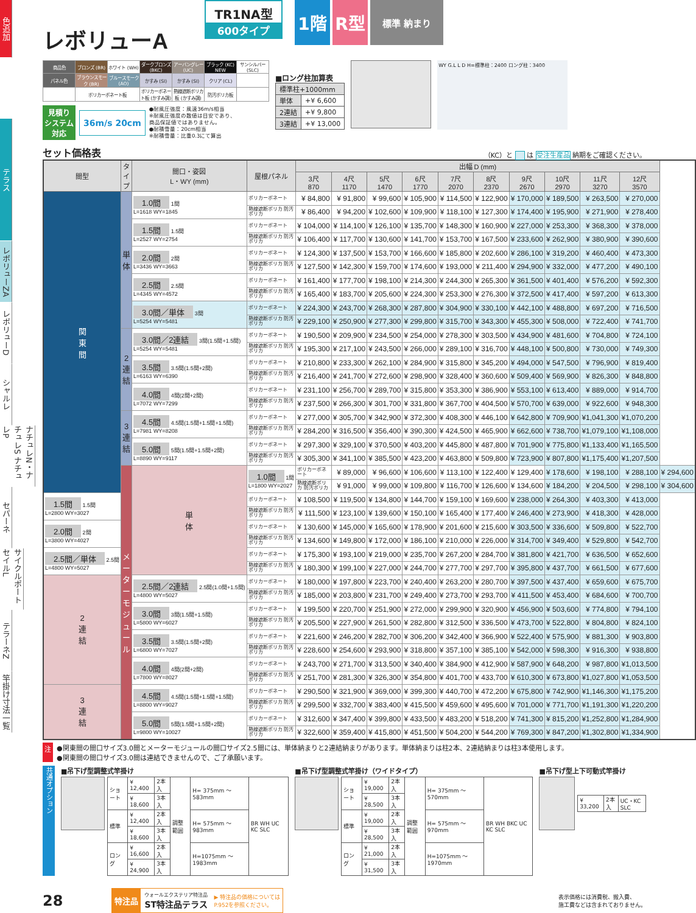色追加
テラス
レボリューZA
レボリューD
シャルレ
ナチュレN・ナチュレS ナチュレP
セパーネ
サイクルポート セイルL
テラーネZ
竿掛け寸法一覧
レボリューA
TR1NA型
600タイプ
1階 R型
標準 納まり
| 商品色 | ブロンズ (BR) | ホワイト (WH) | ダークブロンズ (BKC) | アーバングレー (UC) | ブラック (KC) NEW | サンシルバー (SLC) |
| パネル色 | ブラウンスモーク (BR) | ブルースモーク (AO) | かすみ (SI) | かすみ (SI) | クリア (CL) | |
| | ポリカーボネート板 | | ポリカーボネート板 (かすみ調) | 熱線遮断ポリカ板 (かすみ調) | 防汚ポリカ板 | |
見積り
システム
対応
36m/s 20cm
●耐風圧強度：風速36m/s相当
※耐風圧強度の数値は目安であり、
商品保証値ではありません。
●耐積雪量：20cm相当
※耐積雪量：比重0.3にて算出
■ロング柱加算表
| 標準柱+1000mm | |
| 単体 | +¥ 6,600 |
| 2連結 | +¥ 9,800 |
| 3連結 | +¥ 13,000 |
WY G.L L D H=標準柱：2400 ロング柱：3400
セット価格表
（KC）と は 受注生産品 納期をご確認ください。
| 間型 | タイプ | 間口・姿図 L・WY (mm) | 屋根パネル | 出幅 D (mm) | | | | | | | | | | |
| --- | --- | --- | --- | --- | --- | --- | --- | --- | --- | --- | --- | --- | --- | --- |
| | | | | 3尺 870 | 4尺 1170 | 5尺 1470 | 6尺 1770 | 7尺 2070 | 8尺 2370 | 9尺 2670 | 10尺 2970 | 11尺 3270 | 12尺 3570 | |
| 関 東 間 | 単 体 | 1.0間 1間 L=1618 WY=1845 | ポリカーボネート | ¥ 84,800 | ¥ 91,800 | ¥ 99,600 | ¥ 105,900 | ¥ 114,500 | ¥ 122,900 | ¥ 170,000 | ¥ 189,500 | ¥ 263,500 | ¥ 270,000 | |
| | | | 熱線遮断ポリカ 防汚ポリカ | ¥ 86,400 | ¥ 94,200 | ¥ 102,600 | ¥ 109,900 | ¥ 118,100 | ¥ 127,300 | ¥ 174,400 | ¥ 195,900 | ¥ 271,900 | ¥ 278,400 | |
| | | 1.5間 1.5間 L=2527 WY=2754 | ポリカーボネート | ¥ 104,000 | ¥ 114,100 | ¥ 126,100 | ¥ 135,700 | ¥ 148,300 | ¥ 160,900 | ¥ 227,000 | ¥ 253,300 | ¥ 368,300 | ¥ 378,000 | |
| | | | 熱線遮断ポリカ 防汚ポリカ | ¥ 106,400 | ¥ 117,700 | ¥ 130,600 | ¥ 141,700 | ¥ 153,700 | ¥ 167,500 | ¥ 233,600 | ¥ 262,900 | ¥ 380,900 | ¥ 390,600 | |
| | | 2.0間 2間 L=3436 WY=3663 | ポリカーボネート | ¥ 124,300 | ¥ 137,500 | ¥ 153,700 | ¥ 166,600 | ¥ 185,800 | ¥ 202,600 | ¥ 286,100 | ¥ 319,200 | ¥ 460,400 | ¥ 473,300 | |
| | | | 熱線遮断ポリカ 防汚ポリカ | ¥ 127,500 | ¥ 142,300 | ¥ 159,700 | ¥ 174,600 | ¥ 193,000 | ¥ 211,400 | ¥ 294,900 | ¥ 332,000 | ¥ 477,200 | ¥ 490,100 | |
| | | 2.5間 2.5間 L=4345 WY=4572 | ポリカーボネート | ¥ 161,400 | ¥ 177,700 | ¥ 198,100 | ¥ 214,300 | ¥ 244,300 | ¥ 265,300 | ¥ 361,500 | ¥ 401,400 | ¥ 576,200 | ¥ 592,300 | |
| | | | 熱線遮断ポリカ 防汚ポリカ | ¥ 165,400 | ¥ 183,700 | ¥ 205,600 | ¥ 224,300 | ¥ 253,300 | ¥ 276,300 | ¥ 372,500 | ¥ 417,400 | ¥ 597,200 | ¥ 613,300 | |
| | | 3.0間／単体 3間 L=5254 WY=5481 | ポリカーボネート | ¥ 224,300 | ¥ 243,700 | ¥ 268,300 | ¥ 287,800 | ¥ 304,900 | ¥ 330,100 | ¥ 442,100 | ¥ 488,800 | ¥ 697,200 | ¥ 716,500 | |
| | | | 熱線遮断ポリカ 防汚ポリカ | ¥ 229,100 | ¥ 250,900 | ¥ 277,300 | ¥ 299,800 | ¥ 315,700 | ¥ 343,300 | ¥ 455,300 | ¥ 508,000 | ¥ 722,400 | ¥ 741,700 | |
| | 2 連 結 | 3.0間／2連結 3間(1.5間+1.5間) L=5254 WY=5481 | ポリカーボネート | ¥ 190,500 | ¥ 209,900 | ¥ 234,500 | ¥ 254,000 | ¥ 278,300 | ¥ 303,500 | ¥ 434,900 | ¥ 481,600 | ¥ 704,800 | ¥ 724,100 | |
| | | | 熱線遮断ポリカ 防汚ポリカ | ¥ 195,300 | ¥ 217,100 | ¥ 243,500 | ¥ 266,000 | ¥ 289,100 | ¥ 316,700 | ¥ 448,100 | ¥ 500,800 | ¥ 730,000 | ¥ 749,300 | |
| | | 3.5間 3.5間(1.5間+2間) L=6163 WY=6390 | ポリカーボネート | ¥ 210,800 | ¥ 233,300 | ¥ 262,100 | ¥ 284,900 | ¥ 315,800 | ¥ 345,200 | ¥ 494,000 | ¥ 547,500 | ¥ 796,900 | ¥ 819,400 | |
| | | | 熱線遮断ポリカ 防汚ポリカ | ¥ 216,400 | ¥ 241,700 | ¥ 272,600 | ¥ 298,900 | ¥ 328,400 | ¥ 360,600 | ¥ 509,400 | ¥ 569,900 | ¥ 826,300 | ¥ 848,800 | |
| | | 4.0間 4間(2間+2間) L=7072 WY=7299 | ポリカーボネート | ¥ 231,100 | ¥ 256,700 | ¥ 289,700 | ¥ 315,800 | ¥ 353,300 | ¥ 386,900 | ¥ 553,100 | ¥ 613,400 | ¥ 889,000 | ¥ 914,700 | |
| | | | 熱線遮断ポリカ 防汚ポリカ | ¥ 237,500 | ¥ 266,300 | ¥ 301,700 | ¥ 331,800 | ¥ 367,700 | ¥ 404,500 | ¥ 570,700 | ¥ 639,000 | ¥ 922,600 | ¥ 948,300 | |
| | 3 連 結 | 4.5間 4.5間(1.5間+1.5間+1.5間) L=7981 WY=8208 | ポリカーボネート | ¥ 277,000 | ¥ 305,700 | ¥ 342,900 | ¥ 372,300 | ¥ 408,300 | ¥ 446,100 | ¥ 642,800 | ¥ 709,900 | ¥1,041,300 | ¥1,070,200 | |
| | | | 熱線遮断ポリカ 防汚ポリカ | ¥ 284,200 | ¥ 316,500 | ¥ 356,400 | ¥ 390,300 | ¥ 424,500 | ¥ 465,900 | ¥ 662,600 | ¥ 738,700 | ¥1,079,100 | ¥1,108,000 | |
| | | 5.0間 5間(1.5間+1.5間+2間) L=8890 WY=9117 | ポリカーボネート | ¥ 297,300 | ¥ 329,100 | ¥ 370,500 | ¥ 403,200 | ¥ 445,800 | ¥ 487,800 | ¥ 701,900 | ¥ 775,800 | ¥1,133,400 | ¥1,165,500 | |
| | | | 熱線遮断ポリカ 防汚ポリカ | ¥ 305,300 | ¥ 341,100 | ¥ 385,500 | ¥ 423,200 | ¥ 463,800 | ¥ 509,800 | ¥ 723,900 | ¥ 807,800 | ¥1,175,400 | ¥1,207,500 | |
| | メ ー タ ー モ ジ ュ ー ル | 単 体 | 1.0間 1間 L=1800 WY=2027 | ポリカーボネート | ¥ 89,000 | ¥ 96,600 | ¥ 106,600 | ¥ 113,100 | ¥ 122,400 | ¥ 129,400 | ¥ 178,600 | ¥ 198,100 | ¥ 288,100 | ¥ 294,600 |
| | | | | 熱線遮断ポリカ 防汚ポリカ | ¥ 91,000 | ¥ 99,000 | ¥ 109,800 | ¥ 116,700 | ¥ 126,600 | ¥ 134,600 | ¥ 184,200 | ¥ 204,500 | ¥ 298,100 | ¥ 304,600 |
| 1.5間 1.5間 L=2800 WY=3027 | | | ポリカーボネート | ¥ 108,500 | ¥ 119,500 | ¥ 134,800 | ¥ 144,700 | ¥ 159,100 | ¥ 169,600 | ¥ 238,000 | ¥ 264,300 | ¥ 403,300 | ¥ 413,000 | |
| | | | 熱線遮断ポリカ 防汚ポリカ | ¥ 111,500 | ¥ 123,100 | ¥ 139,600 | ¥ 150,100 | ¥ 165,400 | ¥ 177,400 | ¥ 246,400 | ¥ 273,900 | ¥ 418,300 | ¥ 428,000 | |
| 2.0間 2間 L=3800 WY=4027 | | | ポリカーボネート | ¥ 130,600 | ¥ 145,000 | ¥ 165,600 | ¥ 178,900 | ¥ 201,600 | ¥ 215,600 | ¥ 303,500 | ¥ 336,600 | ¥ 509,800 | ¥ 522,700 | |
| | | | 熱線遮断ポリカ 防汚ポリカ | ¥ 134,600 | ¥ 149,800 | ¥ 172,000 | ¥ 186,100 | ¥ 210,000 | ¥ 226,000 | ¥ 314,700 | ¥ 349,400 | ¥ 529,800 | ¥ 542,700 | |
| 2.5間／単体 2.5間 L=4800 WY=5027 | | | ポリカーボネート | ¥ 175,300 | ¥ 193,100 | ¥ 219,000 | ¥ 235,700 | ¥ 267,200 | ¥ 284,700 | ¥ 381,800 | ¥ 421,700 | ¥ 636,500 | ¥ 652,600 | |
| | | | 熱線遮断ポリカ 防汚ポリカ | ¥ 180,300 | ¥ 199,100 | ¥ 227,000 | ¥ 244,700 | ¥ 277,700 | ¥ 297,700 | ¥ 395,800 | ¥ 437,700 | ¥ 661,500 | ¥ 677,600 | |
| 2 連 結 | | 2.5間／2連結 2.5間(1.0間+1.5間) L=4800 WY=5027 | ポリカーボネート | ¥ 180,000 | ¥ 197,800 | ¥ 223,700 | ¥ 240,400 | ¥ 263,200 | ¥ 280,700 | ¥ 397,500 | ¥ 437,400 | ¥ 659,600 | ¥ 675,700 | |
| | | | 熱線遮断ポリカ 防汚ポリカ | ¥ 185,000 | ¥ 203,800 | ¥ 231,700 | ¥ 249,400 | ¥ 273,700 | ¥ 293,700 | ¥ 411,500 | ¥ 453,400 | ¥ 684,600 | ¥ 700,700 | |
| | | 3.0間 3間(1.5間+1.5間) L=5800 WY=6027 | ポリカーボネート | ¥ 199,500 | ¥ 220,700 | ¥ 251,900 | ¥ 272,000 | ¥ 299,900 | ¥ 320,900 | ¥ 456,900 | ¥ 503,600 | ¥ 774,800 | ¥ 794,100 | |
| | | | 熱線遮断ポリカ 防汚ポリカ | ¥ 205,500 | ¥ 227,900 | ¥ 261,500 | ¥ 282,800 | ¥ 312,500 | ¥ 336,500 | ¥ 473,700 | ¥ 522,800 | ¥ 804,800 | ¥ 824,100 | |
| | | 3.5間 3.5間(1.5間+2間) L=6800 WY=7027 | ポリカーボネート | ¥ 221,600 | ¥ 246,200 | ¥ 282,700 | ¥ 306,200 | ¥ 342,400 | ¥ 366,900 | ¥ 522,400 | ¥ 575,900 | ¥ 881,300 | ¥ 903,800 | |
| | | | 熱線遮断ポリカ 防汚ポリカ | ¥ 228,600 | ¥ 254,600 | ¥ 293,900 | ¥ 318,800 | ¥ 357,100 | ¥ 385,100 | ¥ 542,000 | ¥ 598,300 | ¥ 916,300 | ¥ 938,800 | |
| | | 4.0間 4間(2間+2間) L=7800 WY=8027 | ポリカーボネート | ¥ 243,700 | ¥ 271,700 | ¥ 313,500 | ¥ 340,400 | ¥ 384,900 | ¥ 412,900 | ¥ 587,900 | ¥ 648,200 | ¥ 987,800 | ¥1,013,500 | |
| | | | 熱線遮断ポリカ 防汚ポリカ | ¥ 251,700 | ¥ 281,300 | ¥ 326,300 | ¥ 354,800 | ¥ 401,700 | ¥ 433,700 | ¥ 610,300 | ¥ 673,800 | ¥1,027,800 | ¥1,053,500 | |
| 3 連 結 | | 4.5間 4.5間(1.5間+1.5間+1.5間) L=8800 WY=9027 | ポリカーボネート | ¥ 290,500 | ¥ 321,900 | ¥ 369,000 | ¥ 399,300 | ¥ 440,700 | ¥ 472,200 | ¥ 675,800 | ¥ 742,900 | ¥1,146,300 | ¥1,175,200 | |
| | | | 熱線遮断ポリカ 防汚ポリカ | ¥ 299,500 | ¥ 332,700 | ¥ 383,400 | ¥ 415,500 | ¥ 459,600 | ¥ 495,600 | ¥ 701,000 | ¥ 771,700 | ¥1,191,300 | ¥1,220,200 | |
| | | 5.0間 5間(1.5間+1.5間+2間) L=9800 WY=10027 | ポリカーボネート | ¥ 312,600 | ¥ 347,400 | ¥ 399,800 | ¥ 433,500 | ¥ 483,200 | ¥ 518,200 | ¥ 741,300 | ¥ 815,200 | ¥1,252,800 | ¥1,284,900 | |
| | | | 熱線遮断ポリカ 防汚ポリカ | ¥ 322,600 | ¥ 359,400 | ¥ 415,800 | ¥ 451,500 | ¥ 504,200 | ¥ 544,200 | ¥ 769,300 | ¥ 847,200 | ¥1,302,800 | ¥1,334,900 | |
注 ●関東間の間口サイズ3.0間とメーターモジュールの間口サイズ2.5間には、単体納まりと2連結納まりがあります。単体納まりは柱2本、2連結納まりは柱3本使用します。
●関東間の間口サイズ3.0間は連結できませんので、ご了承願います。
共通オプション
■吊下げ型調整式竿掛け
| ショート | ¥ 12,400 | 2本入 | 調整範囲 | H= 375mm ～ 583mm | BR WH UC KC SLC |
| | ¥ 18,600 | 3本入 | | | |
| 標準 | ¥ 12,400 | 2本入 | | H= 575mm ～ 983mm | |
| | ¥ 18,600 | 3本入 | | | |
| ロング | ¥ 16,600 | 2本入 | | H=1075mm ～1983mm | |
| | ¥ 24,900 | 3本入 | | | |
■吊下げ型調整式竿掛け（ワイドタイプ）
| ショート | ¥ 19,000 | 2本入 | 調整範囲 | H= 375mm ～ 570mm | BR WH BKC UC KC SLC |
| | ¥ 28,500 | 3本入 | | | |
| 標準 | ¥ 19,000 | 2本入 | | H= 575mm ～ 970mm | |
| | ¥ 28,500 | 3本入 | | | |
| ロング | ¥ 21,000 | 2本入 | | H=1075mm ～1970mm | |
| | ¥ 31,500 | 3本入 | | | |
■吊下げ型上下可動式竿掛け
| ¥ 33,200 | 2本入 | UC・KC SLC |
28
特注品 ウォールエクステリア特注品
ST特注品テラス ▶ 特注品の価格については
P.952を参照ください。
表示価格には消費税、搬入費、
施工費などは含まれておりません。